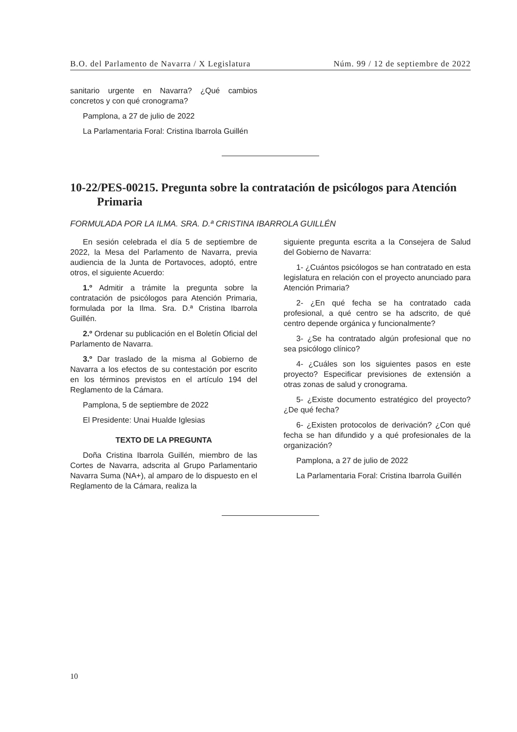B.O. del Parlamento de Navarra / X Legislatura Núm. 99 / 12 de septiembre de 2022
sanitario urgente en Navarra? ¿Qué cambios concretos y con qué cronograma?
Pamplona, a 27 de julio de 2022
La Parlamentaria Foral: Cristina Ibarrola Guillén
10-22/PES-00215. Pregunta sobre la contratación de psicólogos para Atención Primaria
FORMULADA POR LA ILMA. SRA. D.ª CRISTINA IBARROLA GUILLÉN
En sesión celebrada el día 5 de septiembre de 2022, la Mesa del Parlamento de Navarra, previa audiencia de la Junta de Portavoces, adoptó, entre otros, el siguiente Acuerdo:
1.º Admitir a trámite la pregunta sobre la contratación de psicólogos para Atención Primaria, formulada por la Ilma. Sra. D.ª Cristina Ibarrola Guillén.
2.º Ordenar su publicación en el Boletín Oficial del Parlamento de Navarra.
3.º Dar traslado de la misma al Gobierno de Navarra a los efectos de su contestación por escrito en los términos previstos en el artículo 194 del Reglamento de la Cámara.
Pamplona, 5 de septiembre de 2022
El Presidente: Unai Hualde Iglesias
TEXTO DE LA PREGUNTA
Doña Cristina Ibarrola Guillén, miembro de las Cortes de Navarra, adscrita al Grupo Parlamentario Navarra Suma (NA+), al amparo de lo dispuesto en el Reglamento de la Cámara, realiza la
siguiente pregunta escrita a la Consejera de Salud del Gobierno de Navarra:
1- ¿Cuántos psicólogos se han contratado en esta legislatura en relación con el proyecto anunciado para Atención Primaria?
2- ¿En qué fecha se ha contratado cada profesional, a qué centro se ha adscrito, de qué centro depende orgánica y funcionalmente?
3- ¿Se ha contratado algún profesional que no sea psicólogo clínico?
4- ¿Cuáles son los siguientes pasos en este proyecto? Especificar previsiones de extensión a otras zonas de salud y cronograma.
5- ¿Existe documento estratégico del proyecto? ¿De qué fecha?
6- ¿Existen protocolos de derivación? ¿Con qué fecha se han difundido y a qué profesionales de la organización?
Pamplona, a 27 de julio de 2022
La Parlamentaria Foral: Cristina Ibarrola Guillén
10